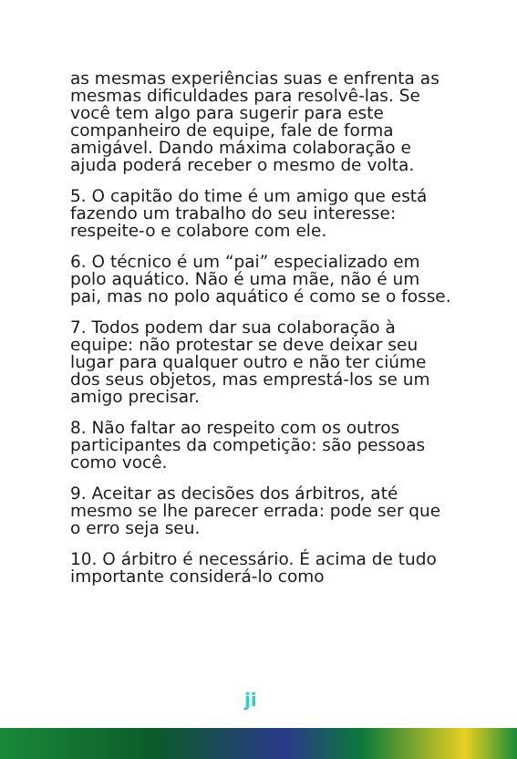as mesmas experiências suas e enfrenta as mesmas dificuldades para resolvê-las. Se você tem algo para sugerir para este companheiro de equipe, fale de forma amigável. Dando máxima colaboração e ajuda poderá receber o mesmo de volta.
5. O capitão do time é um amigo que está fazendo um trabalho do seu interesse: respeite-o e colabore com ele.
6. O técnico é um “pai” especializado em polo aquático. Não é uma mãe, não é um pai, mas no polo aquático é como se o fosse.
7. Todos podem dar sua colaboração à equipe: não protestar se deve deixar seu lugar para qualquer outro e não ter ciúme dos seus objetos, mas emprestá-los se um amigo precisar.
8. Não faltar ao respeito com os outros participantes da competição: são pessoas como você.
9. Aceitar as decisões dos árbitros, até mesmo se lhe parecer errada: pode ser que o erro seja seu.
10. O árbitro é necessário. É acima de tudo importante considerá-lo como
ji